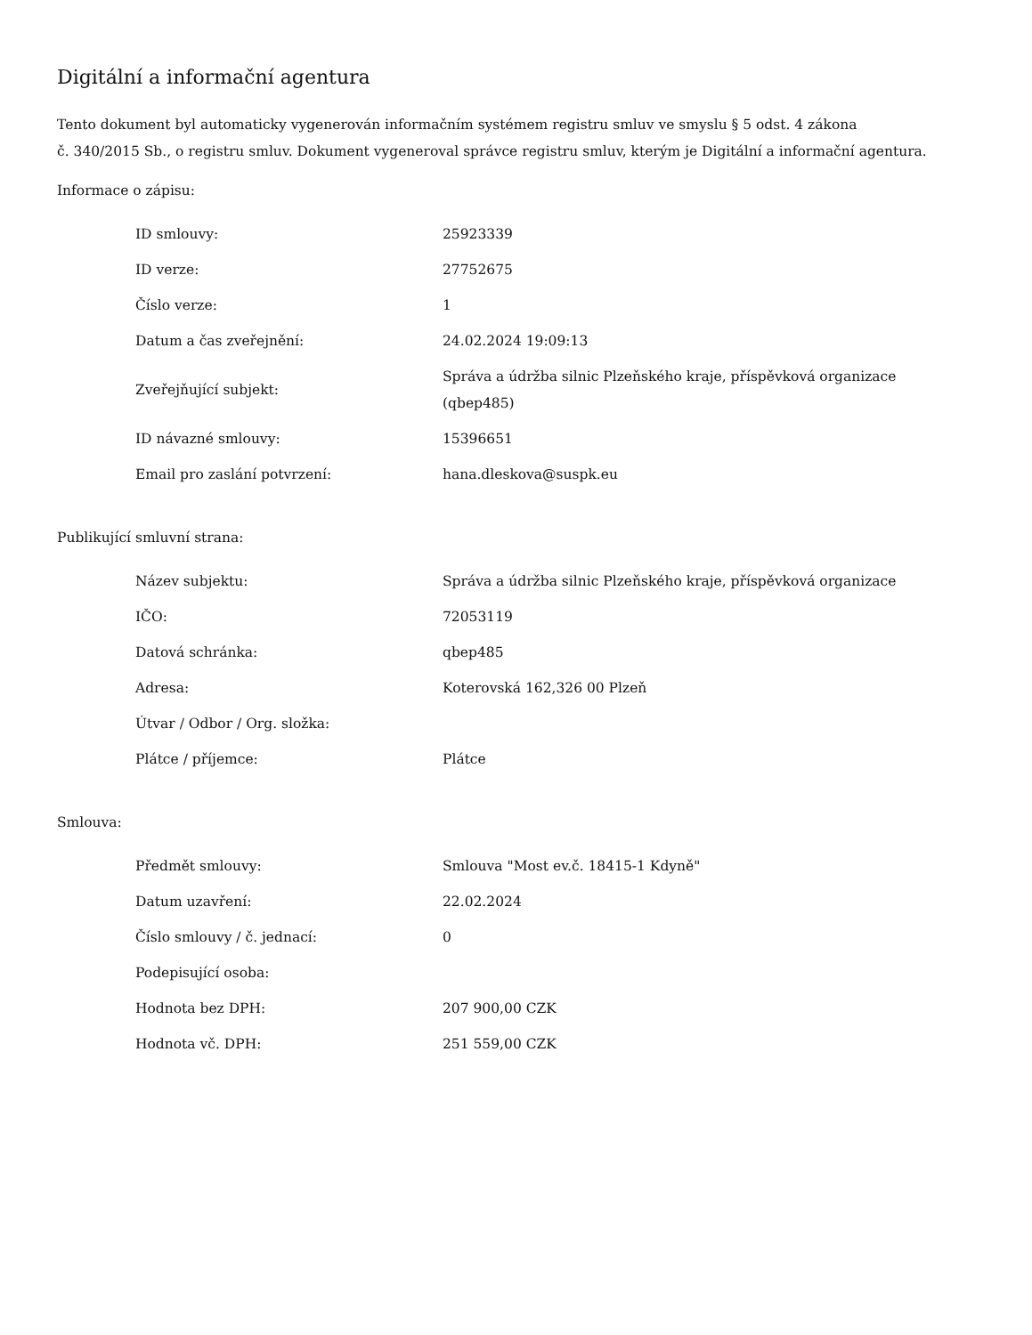Digitální a informační agentura
Tento dokument byl automaticky vygenerován informačním systémem registru smluv ve smyslu § 5 odst. 4 zákona
č. 340/2015 Sb., o registru smluv. Dokument vygeneroval správce registru smluv, kterým je Digitální a informační agentura.
Informace o zápisu:
| ID smlouvy: | 25923339 |
| ID verze: | 27752675 |
| Číslo verze: | 1 |
| Datum a čas zveřejnění: | 24.02.2024 19:09:13 |
| Zveřejňující subjekt: | Správa a údržba silnic Plzeňského kraje, příspěvková organizace (qbep485) |
| ID návazné smlouvy: | 15396651 |
| Email pro zaslání potvrzení: | hana.dleskova@suspk.eu |
Publikující smluvní strana:
| Název subjektu: | Správa a údržba silnic Plzeňského kraje, příspěvková organizace |
| IČO: | 72053119 |
| Datová schránka: | qbep485 |
| Adresa: | Koterovská 162,326 00 Plzeň |
| Útvar / Odbor / Org. složka: | |
| Plátce / příjemce: | Plátce |
Smlouva:
| Předmět smlouvy: | Smlouva "Most ev.č. 18415-1 Kdyně" |
| Datum uzavření: | 22.02.2024 |
| Číslo smlouvy / č. jednací: | 0 |
| Podepisující osoba: | |
| Hodnota bez DPH: | 207 900,00 CZK |
| Hodnota vč. DPH: | 251 559,00 CZK |